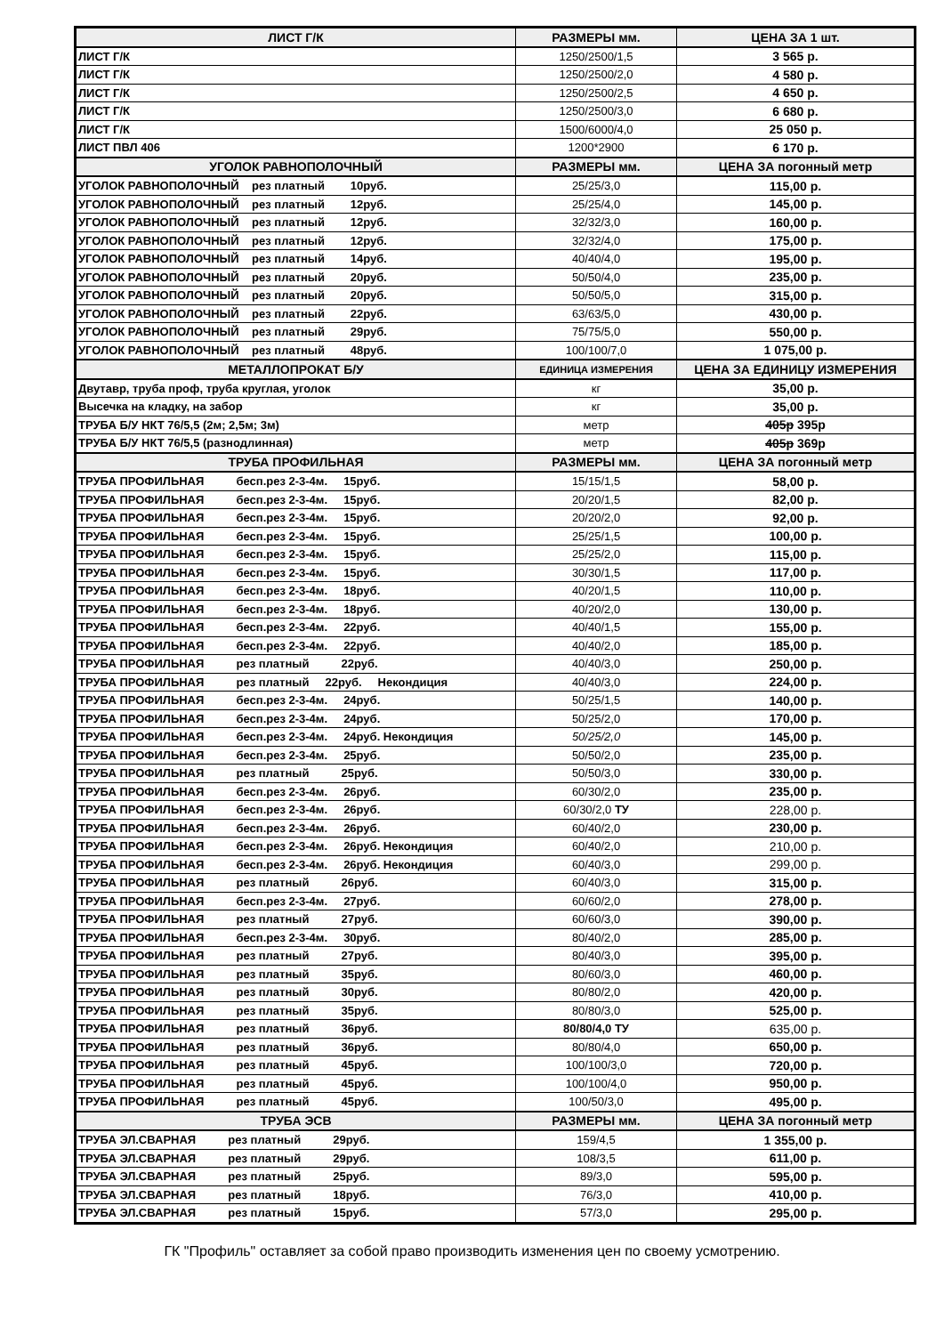| ЛИСТ Г/К | РАЗМЕРЫ мм. | ЦЕНА ЗА 1 шт. |
| --- | --- | --- |
| ЛИСТ Г/К | 1250/2500/1,5 | 3 565 р. |
| ЛИСТ Г/К | 1250/2500/2,0 | 4 580 р. |
| ЛИСТ Г/К | 1250/2500/2,5 | 4 650 р. |
| ЛИСТ Г/К | 1250/2500/3,0 | 6 680 р. |
| ЛИСТ Г/К | 1500/6000/4,0 | 25 050 р. |
| ЛИСТ ПВЛ 406 | 1200*2900 | 6 170 р. |
| УГОЛОК РАВНОПОЛОЧНЫЙ | РАЗМЕРЫ мм. | ЦЕНА ЗА погонный метр |
| УГОЛОК РАВНОПОЛОЧНЫЙ рез платный 10руб. | 25/25/3,0 | 115,00 р. |
| УГОЛОК РАВНОПОЛОЧНЫЙ рез платный 12руб. | 25/25/4,0 | 145,00 р. |
| УГОЛОК РАВНОПОЛОЧНЫЙ рез платный 12руб. | 32/32/3,0 | 160,00 р. |
| УГОЛОК РАВНОПОЛОЧНЫЙ рез платный 12руб. | 32/32/4,0 | 175,00 р. |
| УГОЛОК РАВНОПОЛОЧНЫЙ рез платный 14руб. | 40/40/4,0 | 195,00 р. |
| УГОЛОК РАВНОПОЛОЧНЫЙ рез платный 20руб. | 50/50/4,0 | 235,00 р. |
| УГОЛОК РАВНОПОЛОЧНЫЙ рез платный 20руб. | 50/50/5,0 | 315,00 р. |
| УГОЛОК РАВНОПОЛОЧНЫЙ рез платный 22руб. | 63/63/5,0 | 430,00 р. |
| УГОЛОК РАВНОПОЛОЧНЫЙ рез платный 29руб. | 75/75/5,0 | 550,00 р. |
| УГОЛОК РАВНОПОЛОЧНЫЙ рез платный 48руб. | 100/100/7,0 | 1 075,00 р. |
| МЕТАЛЛОПРОКАТ Б/У | ЕДИНИЦА ИЗМЕРЕНИЯ | ЦЕНА ЗА ЕДИНИЦУ ИЗМЕРЕНИЯ |
| Двутавр, труба проф, труба круглая, уголок | кг | 35,00 р. |
| Высечка на кладку, на забор | кг | 35,00 р. |
| ТРУБА Б/У НКТ 76/5,5 (2м; 2,5м; 3м) | метр | 405р 395р |
| ТРУБА Б/У НКТ 76/5,5 (разнодлинная) | метр | 405р 369р |
| ТРУБА ПРОФИЛЬНАЯ | РАЗМЕРЫ мм. | ЦЕНА ЗА погонный метр |
| ТРУБА ПРОФИЛЬНАЯ бесп.рез 2-3-4м. 15руб. | 15/15/1,5 | 58,00 р. |
| ТРУБА ПРОФИЛЬНАЯ бесп.рез 2-3-4м. 15руб. | 20/20/1,5 | 82,00 р. |
| ТРУБА ПРОФИЛЬНАЯ бесп.рез 2-3-4м. 15руб. | 20/20/2,0 | 92,00 р. |
| ТРУБА ПРОФИЛЬНАЯ бесп.рез 2-3-4м. 15руб. | 25/25/1,5 | 100,00 р. |
| ТРУБА ПРОФИЛЬНАЯ бесп.рез 2-3-4м. 15руб. | 25/25/2,0 | 115,00 р. |
| ТРУБА ПРОФИЛЬНАЯ бесп.рез 2-3-4м. 15руб. | 30/30/1,5 | 117,00 р. |
| ТРУБА ПРОФИЛЬНАЯ бесп.рез 2-3-4м. 18руб. | 40/20/1,5 | 110,00 р. |
| ТРУБА ПРОФИЛЬНАЯ бесп.рез 2-3-4м. 18руб. | 40/20/2,0 | 130,00 р. |
| ТРУБА ПРОФИЛЬНАЯ бесп.рез 2-3-4м. 22руб. | 40/40/1,5 | 155,00 р. |
| ТРУБА ПРОФИЛЬНАЯ бесп.рез 2-3-4м. 22руб. | 40/40/2,0 | 185,00 р. |
| ТРУБА ПРОФИЛЬНАЯ рез платный 22руб. | 40/40/3,0 | 250,00 р. |
| ТРУБА ПРОФИЛЬНАЯ рез платный 22руб. Некондиция | 40/40/3,0 | 224,00 р. |
| ТРУБА ПРОФИЛЬНАЯ бесп.рез 2-3-4м. 24руб. | 50/25/1,5 | 140,00 р. |
| ТРУБА ПРОФИЛЬНАЯ бесп.рез 2-3-4м. 24руб. | 50/25/2,0 | 170,00 р. |
| ТРУБА ПРОФИЛЬНАЯ бесп.рез 2-3-4м. 24руб. Некондиция | 50/25/2,0 | 145,00 р. |
| ТРУБА ПРОФИЛЬНАЯ бесп.рез 2-3-4м. 25руб. | 50/50/2,0 | 235,00 р. |
| ТРУБА ПРОФИЛЬНАЯ рез платный 25руб. | 50/50/3,0 | 330,00 р. |
| ТРУБА ПРОФИЛЬНАЯ бесп.рез 2-3-4м. 26руб. | 60/30/2,0 | 235,00 р. |
| ТРУБА ПРОФИЛЬНАЯ бесп.рез 2-3-4м. 26руб. | 60/30/2,0 ТУ | 228,00 р. |
| ТРУБА ПРОФИЛЬНАЯ бесп.рез 2-3-4м. 26руб. | 60/40/2,0 | 230,00 р. |
| ТРУБА ПРОФИЛЬНАЯ бесп.рез 2-3-4м. 26руб. Некондиция | 60/40/2,0 | 210,00 р. |
| ТРУБА ПРОФИЛЬНАЯ бесп.рез 2-3-4м. 26руб. Некондиция | 60/40/3,0 | 299,00 р. |
| ТРУБА ПРОФИЛЬНАЯ рез платный 26руб. | 60/40/3,0 | 315,00 р. |
| ТРУБА ПРОФИЛЬНАЯ бесп.рез 2-3-4м. 27руб. | 60/60/2,0 | 278,00 р. |
| ТРУБА ПРОФИЛЬНАЯ рез платный 27руб. | 60/60/3,0 | 390,00 р. |
| ТРУБА ПРОФИЛЬНАЯ бесп.рез 2-3-4м. 30руб. | 80/40/2,0 | 285,00 р. |
| ТРУБА ПРОФИЛЬНАЯ рез платный 27руб. | 80/40/3,0 | 395,00 р. |
| ТРУБА ПРОФИЛЬНАЯ рез платный 35руб. | 80/60/3,0 | 460,00 р. |
| ТРУБА ПРОФИЛЬНАЯ рез платный 30руб. | 80/80/2,0 | 420,00 р. |
| ТРУБА ПРОФИЛЬНАЯ рез платный 35руб. | 80/80/3,0 | 525,00 р. |
| ТРУБА ПРОФИЛЬНАЯ рез платный 36руб. | 80/80/4,0 ТУ | 635,00 р. |
| ТРУБА ПРОФИЛЬНАЯ рез платный 36руб. | 80/80/4,0 | 650,00 р. |
| ТРУБА ПРОФИЛЬНАЯ рез платный 45руб. | 100/100/3,0 | 720,00 р. |
| ТРУБА ПРОФИЛЬНАЯ рез платный 45руб. | 100/100/4,0 | 950,00 р. |
| ТРУБА ПРОФИЛЬНАЯ рез платный 45руб. | 100/50/3,0 | 495,00 р. |
| ТРУБА ЭСВ | РАЗМЕРЫ мм. | ЦЕНА ЗА погонный метр |
| ТРУБА ЭЛ.СВАРНАЯ рез платный 29руб. | 159/4,5 | 1 355,00 р. |
| ТРУБА ЭЛ.СВАРНАЯ рез платный 29руб. | 108/3,5 | 611,00 р. |
| ТРУБА ЭЛ.СВАРНАЯ рез платный 25руб. | 89/3,0 | 595,00 р. |
| ТРУБА ЭЛ.СВАРНАЯ рез платный 18руб. | 76/3,0 | 410,00 р. |
| ТРУБА ЭЛ.СВАРНАЯ рез платный 15руб. | 57/3,0 | 295,00 р. |
ГК "Профиль" оставляет за собой право производить изменения цен по своему усмотрению.